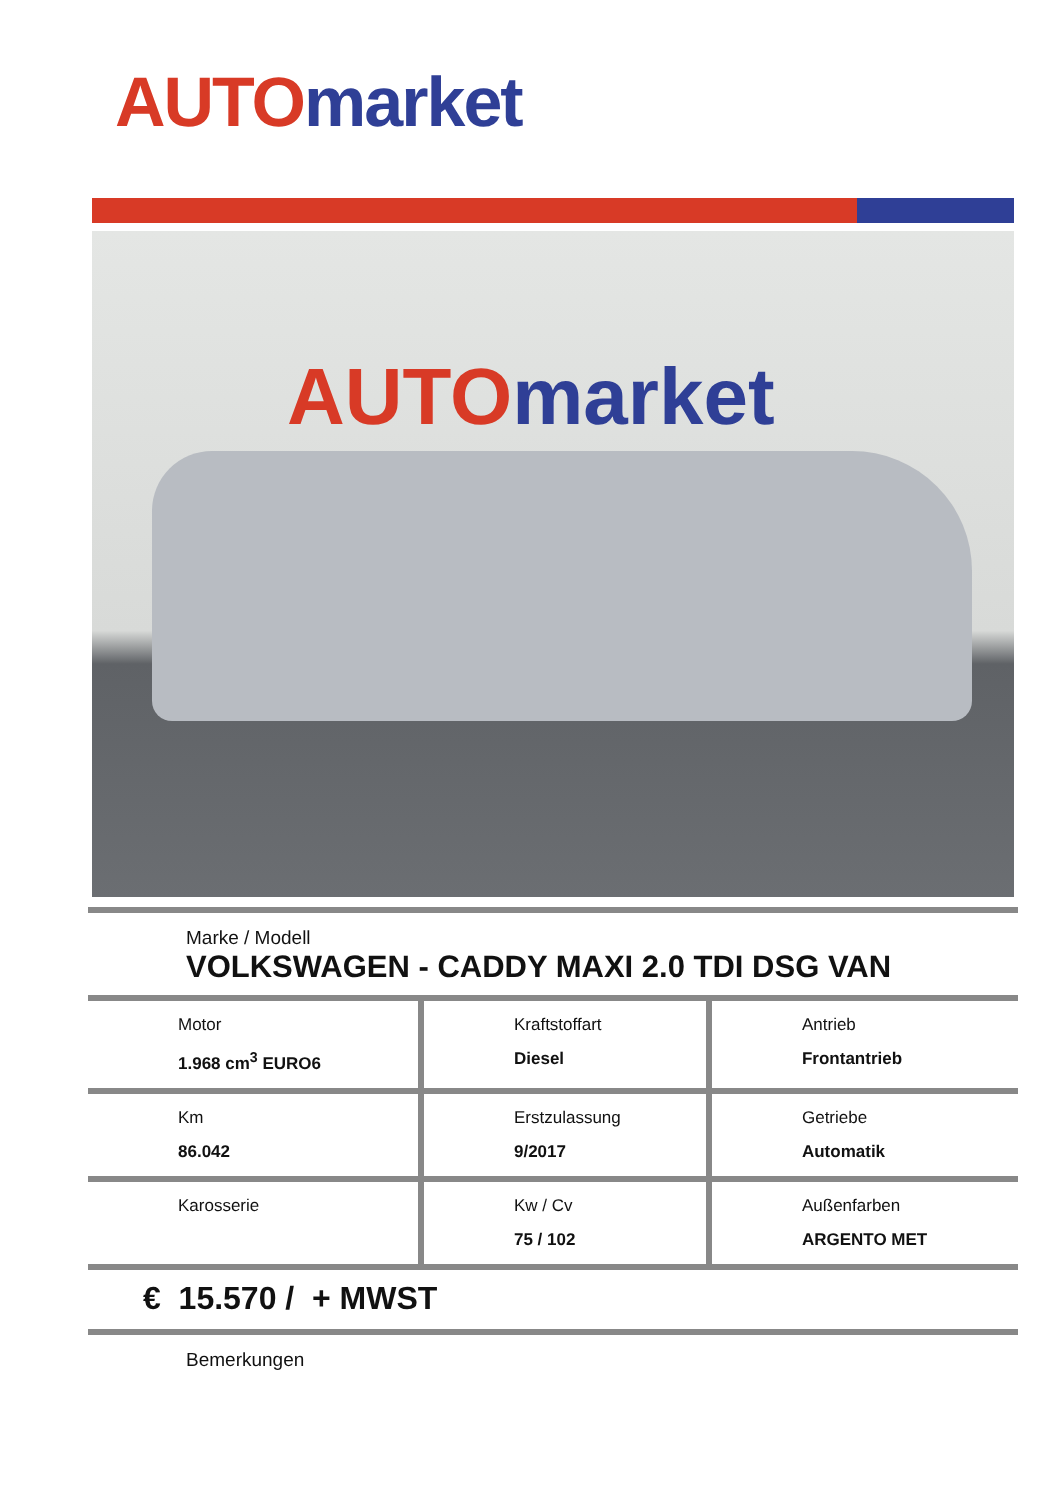AUTO market
AUTO market
Marke / Modell
VOLKSWAGEN - CADDY MAXI 2.0 TDI DSG VAN
| Motor 1.968 cm<sup>3</sup> EURO6 | Kraftstoffart Diesel | Antrieb Frontantrieb |
| Km 86.042 | Erstzulassung 9/2017 | Getriebe Automatik |
| Karosserie | Kw / Cv 75 / 102 | Außenfarben ARGENTO MET |
€ 15.570 / + MWST
Bemerkungen